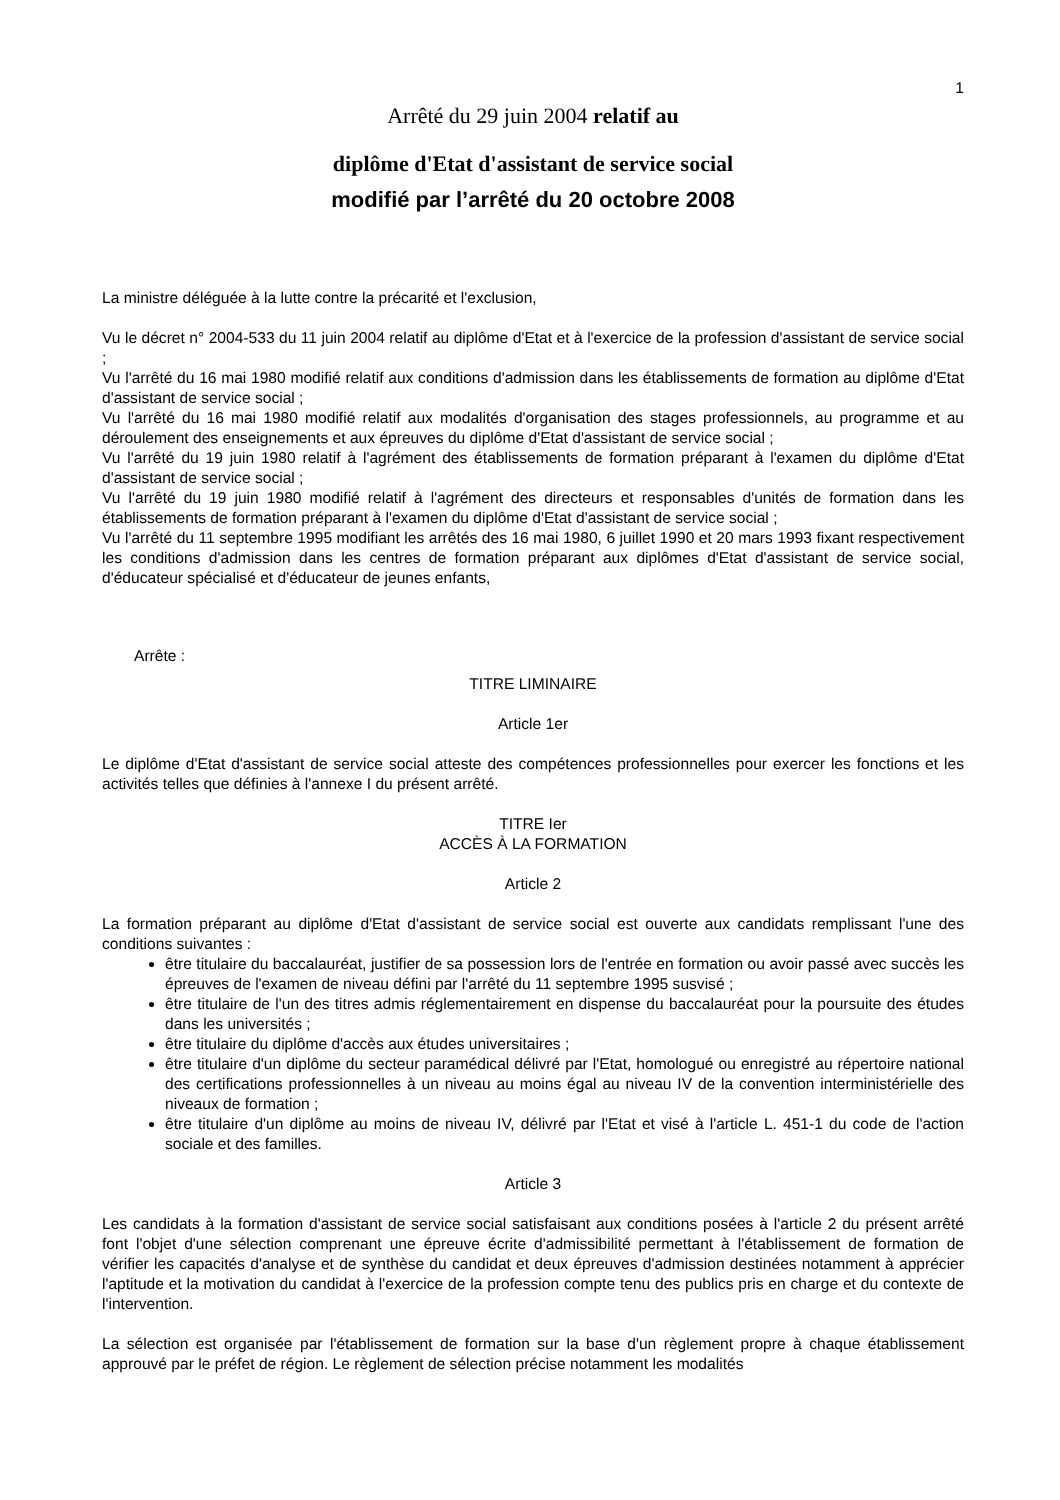1
Arrêté du 29 juin 2004 relatif au
diplôme d'Etat d'assistant de service social
modifié par l’arrêté du 20 octobre 2008
La ministre déléguée à la lutte contre la précarité et l'exclusion,
Vu le décret n° 2004-533 du 11 juin 2004 relatif au diplôme d'Etat et à l'exercice de la profession d'assistant de service social ;
Vu l'arrêté du 16 mai 1980 modifié relatif aux conditions d'admission dans les établissements de formation au diplôme d'Etat d'assistant de service social ;
Vu l'arrêté du 16 mai 1980 modifié relatif aux modalités d'organisation des stages professionnels, au programme et au déroulement des enseignements et aux épreuves du diplôme d'Etat d'assistant de service social ;
Vu l'arrêté du 19 juin 1980 relatif à l'agrément des établissements de formation préparant à l'examen du diplôme d'Etat d'assistant de service social ;
Vu l'arrêté du 19 juin 1980 modifié relatif à l'agrément des directeurs et responsables d'unités de formation dans les établissements de formation préparant à l'examen du diplôme d'Etat d'assistant de service social ;
Vu l'arrêté du 11 septembre 1995 modifiant les arrêtés des 16 mai 1980, 6 juillet 1990 et 20 mars 1993 fixant respectivement les conditions d'admission dans les centres de formation préparant aux diplômes d'Etat d'assistant de service social, d'éducateur spécialisé et d'éducateur de jeunes enfants,
Arrête :
TITRE LIMINAIRE
Article 1er
Le diplôme d'Etat d'assistant de service social atteste des compétences professionnelles pour exercer les fonctions et les activités telles que définies à l'annexe I du présent arrêté.
TITRE Ier
ACCÈS À LA FORMATION
Article 2
La formation préparant au diplôme d'Etat d'assistant de service social est ouverte aux candidats remplissant l'une des conditions suivantes :
être titulaire du baccalauréat, justifier de sa possession lors de l'entrée en formation ou avoir passé avec succès les épreuves de l'examen de niveau défini par l'arrêté du 11 septembre 1995 susvisé ;
être titulaire de l'un des titres admis réglementairement en dispense du baccalauréat pour la poursuite des études dans les universités ;
être titulaire du diplôme d'accès aux études universitaires ;
être titulaire d'un diplôme du secteur paramédical délivré par l'Etat, homologué ou enregistré au répertoire national des certifications professionnelles à un niveau au moins égal au niveau IV de la convention interministérielle des niveaux de formation ;
être titulaire d'un diplôme au moins de niveau IV, délivré par l'Etat et visé à l'article L. 451-1 du code de l'action sociale et des familles.
Article 3
Les candidats à la formation d'assistant de service social satisfaisant aux conditions posées à l'article 2 du présent arrêté font l'objet d'une sélection comprenant une épreuve écrite d'admissibilité permettant à l'établissement de formation de vérifier les capacités d'analyse et de synthèse du candidat et deux épreuves d'admission destinées notamment à apprécier l'aptitude et la motivation du candidat à l'exercice de la profession compte tenu des publics pris en charge et du contexte de l'intervention.
La sélection est organisée par l'établissement de formation sur la base d'un règlement propre à chaque établissement approuvé par le préfet de région. Le règlement de sélection précise notamment les modalités